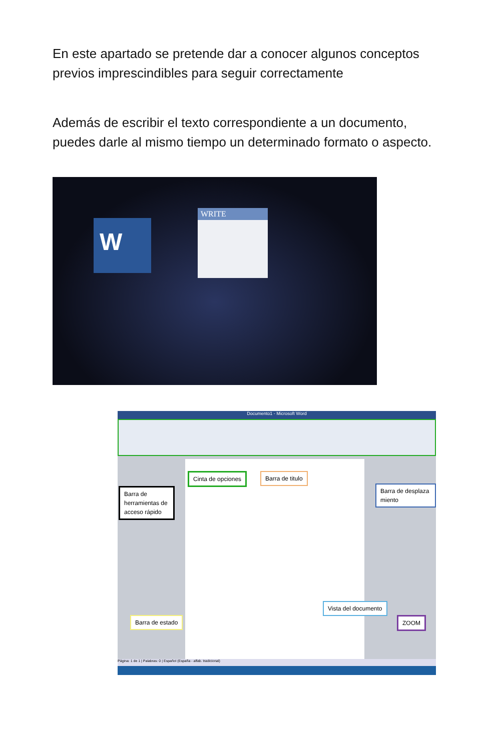En este apartado se pretende dar a conocer algunos conceptos previos imprescindibles para seguir correctamente
Además de escribir el texto correspondiente a un documento, puedes darle al mismo tiempo un determinado formato o aspecto.
W
WRITE
Documento1 - Microsoft Word
Barra de herramientas de acceso rápido
Cinta de opciones Barra de titulo
Barra de desplaza miento
Barra de estado
Vista del documento
ZOOM
Página: 1 de 1 | Palabras: 0 | Español (España - alfab. tradicional)